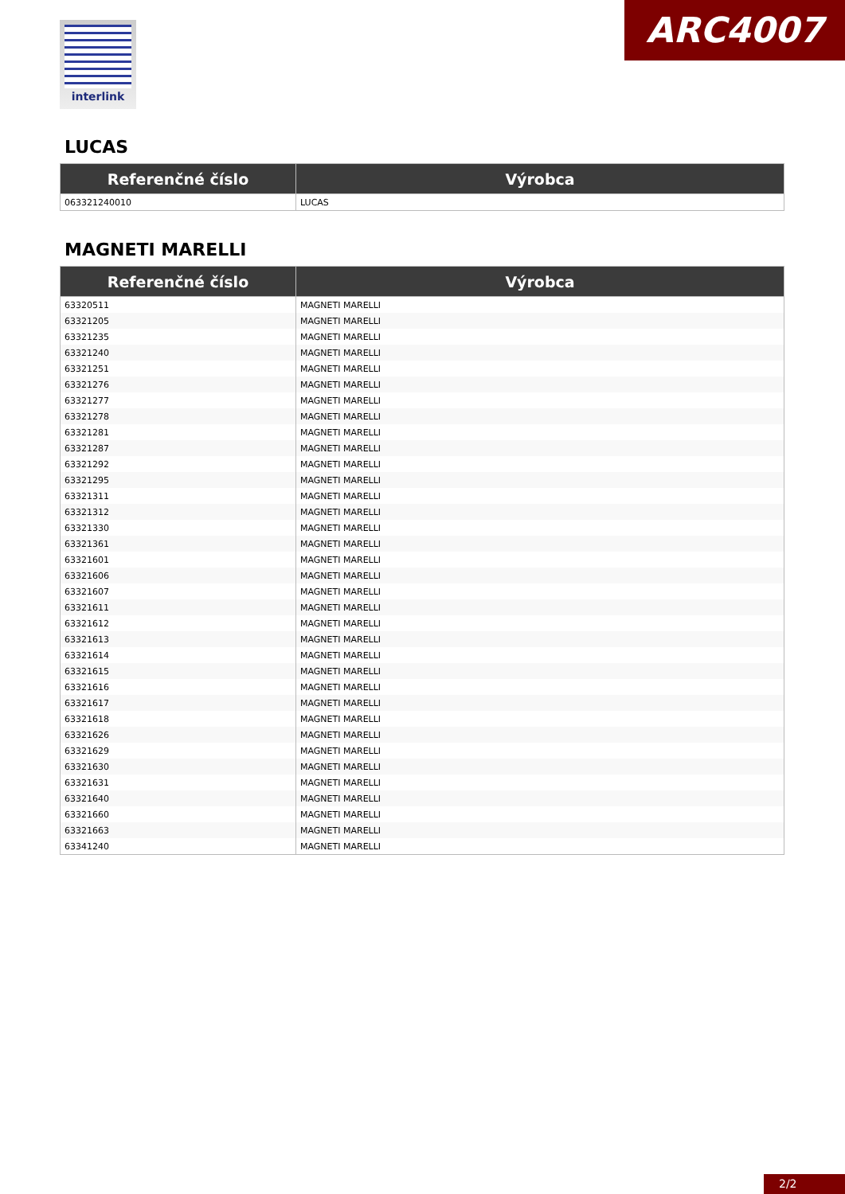interlink ARC4007
LUCAS
| Referenčné číslo | Výrobca |
| --- | --- |
| 063321240010 | LUCAS |
MAGNETI MARELLI
| Referenčné číslo | Výrobca |
| --- | --- |
| 63320511 | MAGNETI MARELLI |
| 63321205 | MAGNETI MARELLI |
| 63321235 | MAGNETI MARELLI |
| 63321240 | MAGNETI MARELLI |
| 63321251 | MAGNETI MARELLI |
| 63321276 | MAGNETI MARELLI |
| 63321277 | MAGNETI MARELLI |
| 63321278 | MAGNETI MARELLI |
| 63321281 | MAGNETI MARELLI |
| 63321287 | MAGNETI MARELLI |
| 63321292 | MAGNETI MARELLI |
| 63321295 | MAGNETI MARELLI |
| 63321311 | MAGNETI MARELLI |
| 63321312 | MAGNETI MARELLI |
| 63321330 | MAGNETI MARELLI |
| 63321361 | MAGNETI MARELLI |
| 63321601 | MAGNETI MARELLI |
| 63321606 | MAGNETI MARELLI |
| 63321607 | MAGNETI MARELLI |
| 63321611 | MAGNETI MARELLI |
| 63321612 | MAGNETI MARELLI |
| 63321613 | MAGNETI MARELLI |
| 63321614 | MAGNETI MARELLI |
| 63321615 | MAGNETI MARELLI |
| 63321616 | MAGNETI MARELLI |
| 63321617 | MAGNETI MARELLI |
| 63321618 | MAGNETI MARELLI |
| 63321626 | MAGNETI MARELLI |
| 63321629 | MAGNETI MARELLI |
| 63321630 | MAGNETI MARELLI |
| 63321631 | MAGNETI MARELLI |
| 63321640 | MAGNETI MARELLI |
| 63321660 | MAGNETI MARELLI |
| 63321663 | MAGNETI MARELLI |
| 63341240 | MAGNETI MARELLI |
2/2